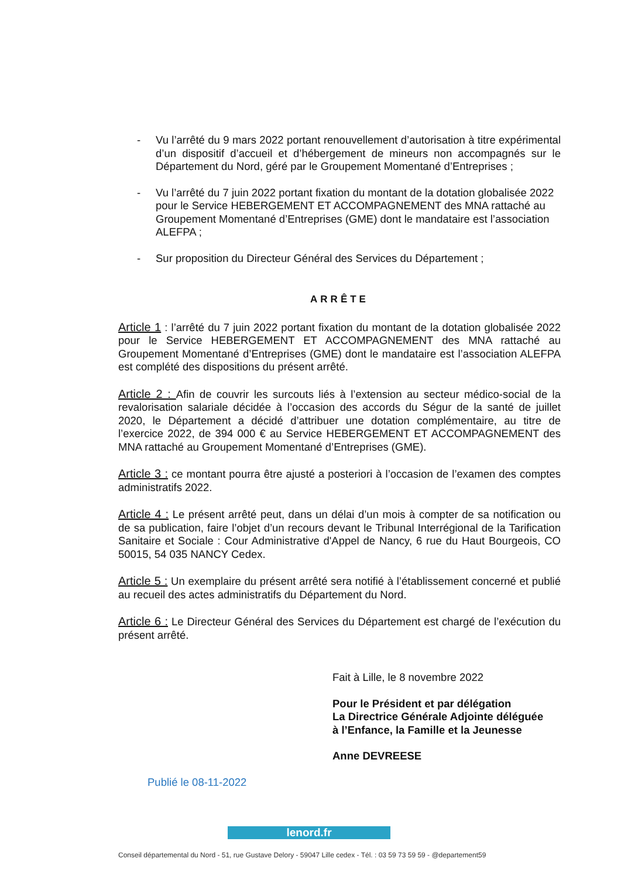- Vu l’arrêté du 9 mars 2022 portant renouvellement d’autorisation à titre expérimental d’un dispositif d’accueil et d’hébergement de mineurs non accompagnés sur le Département du Nord, géré par le Groupement Momentané d’Entreprises ;
- Vu l’arrêté du 7 juin 2022 portant fixation du montant de la dotation globalisée 2022 pour le Service HEBERGEMENT ET ACCOMPAGNEMENT des MNA rattaché au Groupement Momentané d’Entreprises (GME) dont le mandataire est l’association ALEFPA ;
- Sur proposition du Directeur Général des Services du Département ;
ARRÊTE
Article 1 : l’arrêté du 7 juin 2022 portant fixation du montant de la dotation globalisée 2022 pour le Service HEBERGEMENT ET ACCOMPAGNEMENT des MNA rattaché au Groupement Momentané d’Entreprises (GME) dont le mandataire est l’association ALEFPA est complété des dispositions du présent arrêté.
Article 2 : Afin de couvrir les surcouts liés à l’extension au secteur médico-social de la revalorisation salariale décidée à l’occasion des accords du Ségur de la santé de juillet 2020, le Département a décidé d’attribuer une dotation complémentaire, au titre de l’exercice 2022, de 394 000 € au Service HEBERGEMENT ET ACCOMPAGNEMENT des MNA rattaché au Groupement Momentané d’Entreprises (GME).
Article 3 : ce montant pourra être ajusté a posteriori à l’occasion de l’examen des comptes administratifs 2022.
Article 4 : Le présent arrêté peut, dans un délai d’un mois à compter de sa notification ou de sa publication, faire l’objet d’un recours devant le Tribunal Interrégional de la Tarification Sanitaire et Sociale : Cour Administrative d'Appel de Nancy, 6 rue du Haut Bourgeois, CO 50015, 54 035 NANCY Cedex.
Article 5 : Un exemplaire du présent arrêté sera notifié à l’établissement concerné et publié au recueil des actes administratifs du Département du Nord.
Article 6 : Le Directeur Général des Services du Département est chargé de l’exécution du présent arrêté.
Fait à Lille, le 8 novembre 2022
Pour le Président et par délégation
La Directrice Générale Adjointe déléguée
à l’Enfance, la Famille et la Jeunesse
Anne DEVREESE
Publié le 08-11-2022
lenord.fr
Conseil départemental du Nord - 51, rue Gustave Delory - 59047 Lille cedex - Tél. : 03 59 73 59 59 - @departement59